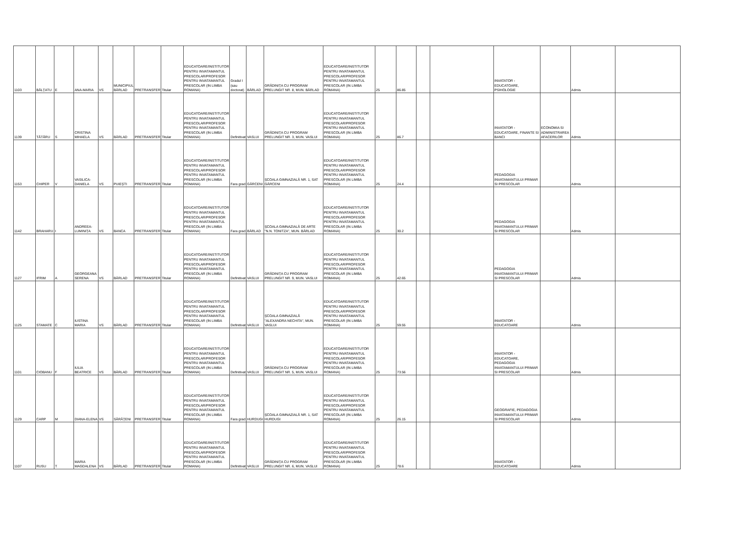| 1103 | BĂLȚATU | E | ANA-MARIA | VS | MUNICIPIUL BÂRLAD | PRETRANSFER | Titular | EDUCATOARE/INSTITUTOR PENTRU INVATAMANTUL PRESCOLAR/PROFESOR PENTRU INVATAMANTUL PRESCOLAR (IN LIMBA ROMANA) | Gradul I (sau doctorat) | BÂRLAD | GRĂDINIȚA CU PROGRAM PRELUNGIT NR. 8, MUN. BÂRLAD | EDUCATOARE/INSTITUTOR PENTRU INVATAMANTUL PRESCOLAR/PROFESOR PENTRU INVATAMANTUL PRESCOLAR (IN LIMBA ROMANA) | 25 | 86.85 | | | INVATATOR - EDUCATOARE, PSIHOLOGIE | | Admis | |
| 1139 | TĂTĂRU | S | CRISTINA MIHAELA | VS | BÂRLAD | PRETRANSFER | Titular | EDUCATOARE/INSTITUTOR PENTRU INVATAMANTUL PRESCOLAR/PROFESOR PENTRU INVATAMANTUL PRESCOLAR (IN LIMBA ROMANA) | Definitivat | VASLUI | GRĂDINIȚA CU PROGRAM PRELUNGIT NR. 3, MUN. VASLUI | EDUCATOARE/INSTITUTOR PENTRU INVATAMANTUL PRESCOLAR/PROFESOR PENTRU INVATAMANTUL PRESCOLAR (IN LIMBA ROMANA) | 25 | 86.7 | | | INVATATOR - EDUCATOARE, FINANTE SI BANCI | ECONOMIA SI ADMINISTRAREA AFACERILOR | Admis | |
| 1153 | CHIPER | V | VASILICA-DANIELA | VS | PUIEȘTI | PRETRANSFER | Titular | EDUCATOARE/INSTITUTOR PENTRU INVATAMANTUL PRESCOLAR/PROFESOR PENTRU INVATAMANTUL PRESCOLAR (IN LIMBA ROMANA) | Fara grad | GÂRCENI | ȘCOALA GIMNAZIALĂ NR. 1, SAT GÂRCENI | EDUCATOARE/INSTITUTOR PENTRU INVATAMANTUL PRESCOLAR/PROFESOR PENTRU INVATAMANTUL PRESCOLAR (IN LIMBA ROMANA) | 25 | 24.4 | | | PEDAGOGIA INVATAMANTULUI PRIMAR SI PRESCOLAR | | Admis | |
| 1142 | BRAHARU | I | ANDREEA-LUMINIȚA | VS | BANCA | PRETRANSFER | Titular | EDUCATOARE/INSTITUTOR PENTRU INVATAMANTUL PRESCOLAR/PROFESOR PENTRU INVATAMANTUL PRESCOLAR (IN LIMBA ROMANA) | Fara grad | BÂRLAD | ȘCOALA GIMNAZIALĂ DE ARTE "N.N. TONITZA", MUN. BÂRLAD | EDUCATOARE/INSTITUTOR PENTRU INVATAMANTUL PRESCOLAR/PROFESOR PENTRU INVATAMANTUL PRESCOLAR (IN LIMBA ROMANA) | 25 | 30.2 | | | PEDAGOGIA INVATAMANTULUI PRIMAR SI PRESCOLAR | | Admis | |
| 1127 | IFRIM | A | GEORGEANA SERENA | VS | BÂRLAD | PRETRANSFER | Titular | EDUCATOARE/INSTITUTOR PENTRU INVATAMANTUL PRESCOLAR/PROFESOR PENTRU INVATAMANTUL PRESCOLAR (IN LIMBA ROMANA) | Definitivat | VASLUI | GRĂDINIȚA CU PROGRAM PRELUNGIT NR. 9, MUN. VASLUI | EDUCATOARE/INSTITUTOR PENTRU INVATAMANTUL PRESCOLAR/PROFESOR PENTRU INVATAMANTUL PRESCOLAR (IN LIMBA ROMANA) | 25 | 42.65 | | | PEDAGOGIA INVATAMANTULUI PRIMAR SI PRESCOLAR | | Admis | |
| 1125 | STAMATE | C | IUSTINA MARIA | VS | BÂRLAD | PRETRANSFER | Titular | EDUCATOARE/INSTITUTOR PENTRU INVATAMANTUL PRESCOLAR/PROFESOR PENTRU INVATAMANTUL PRESCOLAR (IN LIMBA ROMANA) | Definitivat | VASLUI | ȘCOALA GIMNAZIALĂ "ALEXANDRA NECHITA", MUN. VASLUI | EDUCATOARE/INSTITUTOR PENTRU INVATAMANTUL PRESCOLAR/PROFESOR PENTRU INVATAMANTUL PRESCOLAR (IN LIMBA ROMANA) | 25 | 59.55 | | | INVATATOR - EDUCATOARE | | Admis | |
| 1101 | CIOBANU | F | IULIA BEATRICE | VS | BÂRLAD | PRETRANSFER | Titular | EDUCATOARE/INSTITUTOR PENTRU INVATAMANTUL PRESCOLAR/PROFESOR PENTRU INVATAMANTUL PRESCOLAR (IN LIMBA ROMANA) | Definitivat | VASLUI | GRĂDINIȚA CU PROGRAM PRELUNGIT NR. 5, MUN. VASLUI | EDUCATOARE/INSTITUTOR PENTRU INVATAMANTUL PRESCOLAR/PROFESOR PENTRU INVATAMANTUL PRESCOLAR (IN LIMBA ROMANA) | 25 | 73.56 | | | INVATATOR - EDUCATOARE, PEDAGOGIA INVATAMANTULUI PRIMAR SI PRESCOLAR | | Admis | |
| 1129 | CARP | M | DIANA-ELENA | VS | SĂRĂȚENI | PRETRANSFER | Titular | EDUCATOARE/INSTITUTOR PENTRU INVATAMANTUL PRESCOLAR/PROFESOR PENTRU INVATAMANTUL PRESCOLAR (IN LIMBA ROMANA) | Fara grad | HURDUGI | ȘCOALA GIMNAZIALĂ NR. 1, SAT HURDUGI | EDUCATOARE/INSTITUTOR PENTRU INVATAMANTUL PRESCOLAR/PROFESOR PENTRU INVATAMANTUL PRESCOLAR (IN LIMBA ROMANA) | 25 | 26.15 | | | GEOGRAFIE, PEDAGOGIA INVATAMANTULUI PRIMAR SI PRESCOLAR | | Admis | |
| 1107 | RUSU | T | MARIA MAGDALENA | VS | BÂRLAD | PRETRANSFER | Titular | EDUCATOARE/INSTITUTOR PENTRU INVATAMANTUL PRESCOLAR/PROFESOR PENTRU INVATAMANTUL PRESCOLAR (IN LIMBA ROMANA) | Definitivat | VASLUI | GRĂDINIȚA CU PROGRAM PRELUNGIT NR. 6, MUN. VASLUI | EDUCATOARE/INSTITUTOR PENTRU INVATAMANTUL PRESCOLAR/PROFESOR PENTRU INVATAMANTUL PRESCOLAR (IN LIMBA ROMANA) | 25 | 78.6 | | | INVATATOR - EDUCATOARE | | Admis | |